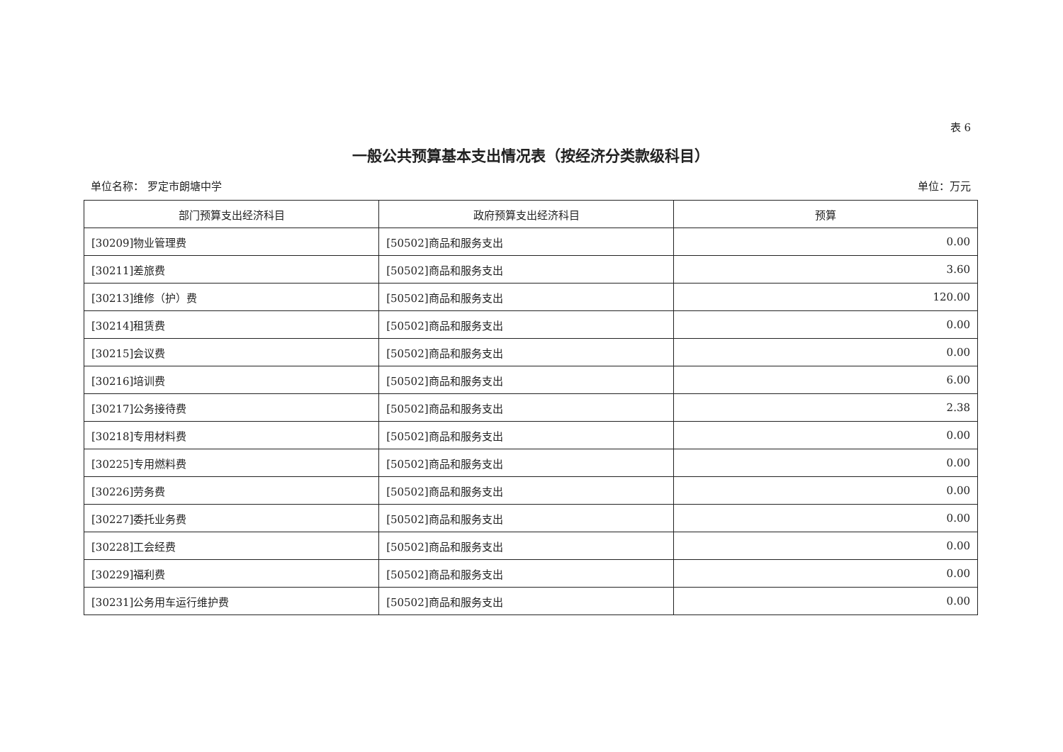表 6
一般公共预算基本支出情况表（按经济分类款级科目）
单位名称： 罗定市朗塘中学 单位：万元
| 部门预算支出经济科目 | 政府预算支出经济科目 | 预算 |
| --- | --- | --- |
| [30209]物业管理费 | [50502]商品和服务支出 | 0.00 |
| [30211]差旅费 | [50502]商品和服务支出 | 3.60 |
| [30213]维修（护）费 | [50502]商品和服务支出 | 120.00 |
| [30214]租赁费 | [50502]商品和服务支出 | 0.00 |
| [30215]会议费 | [50502]商品和服务支出 | 0.00 |
| [30216]培训费 | [50502]商品和服务支出 | 6.00 |
| [30217]公务接待费 | [50502]商品和服务支出 | 2.38 |
| [30218]专用材料费 | [50502]商品和服务支出 | 0.00 |
| [30225]专用燃料费 | [50502]商品和服务支出 | 0.00 |
| [30226]劳务费 | [50502]商品和服务支出 | 0.00 |
| [30227]委托业务费 | [50502]商品和服务支出 | 0.00 |
| [30228]工会经费 | [50502]商品和服务支出 | 0.00 |
| [30229]福利费 | [50502]商品和服务支出 | 0.00 |
| [30231]公务用车运行维护费 | [50502]商品和服务支出 | 0.00 |